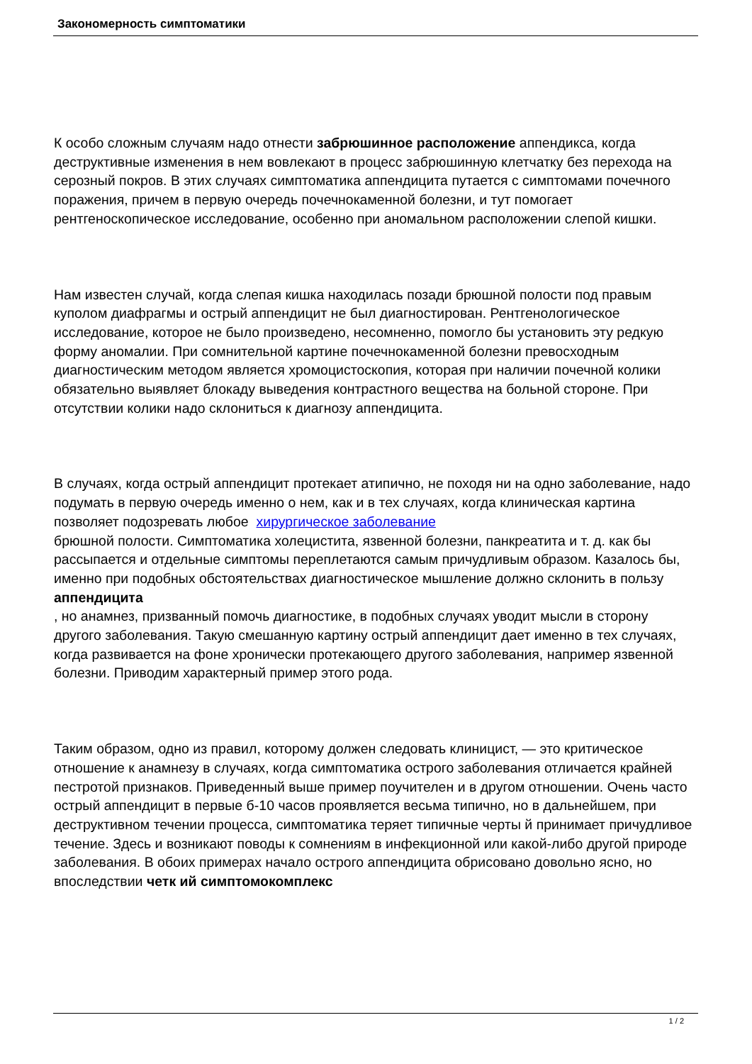Закономерность симптоматики
К особо сложным случаям надо отнести забрюшинное расположение аппендикса, когда деструктивные изменения в нем вовлекают в процесс забрюшинную клетчатку без перехода на серозный покров. В этих случаях симптоматика аппендицита путается с симптомами почечного поражения, причем в первую очередь почечнокаменной болезни, и тут помогает рентгеноскопическое исследование, особенно при аномальном расположении слепой кишки.
Нам известен случай, когда слепая кишка находилась позади брюшной полости под правым куполом диафрагмы и острый аппендицит не был диагностирован. Рентгенологическое исследование, которое не было произведено, несомненно, помогло бы установить эту редкую форму аномалии. При сомнительной картине почечнокаменной болезни превосходным диагностическим методом является хромоцистоскопия, которая при наличии почечной колики обязательно выявляет блокаду выведения контрастного вещества на больной стороне. При отсутствии колики надо склониться к диагнозу аппендицита.
В случаях, когда острый аппендицит протекает атипично, не походя ни на одно заболевание, надо подумать в первую очередь именно о нем, как и в тех случаях, когда клиническая картина позволяет подозревать любое хирургическое заболевание
брюшной полости. Симптоматика холецистита, язвенной болезни, панкреатита и т. д. как бы рассыпается и отдельные симптомы переплетаются самым причудливым образом. Казалось бы, именно при подобных обстоятельствах диагностическое мышление должно склонить в пользу
аппендицита
, но анамнез, призванный помочь диагностике, в подобных случаях уводит мысли в сторону другого заболевания. Такую смешанную картину острый аппендицит дает именно в тех случаях, когда развивается на фоне хронически протекающего другого заболевания, например язвенной болезни. Приводим характерный пример этого рода.
Таким образом, одно из правил, которому должен следовать клиницист, — это критическое отношение к анамнезу в случаях, когда симптоматика острого заболевания отличается крайней пестротой признаков. Приведенный выше пример поучителен и в другом отношении. Очень часто острый аппендицит в первые б-10 часов проявляется весьма типично, но в дальнейшем, при деструктивном течении процесса, симптоматика теряет типичные черты й принимает причудливое течение. Здесь и возникают поводы к сомнениям в инфекционной или какой-либо другой природе заболевания. В обоих примерах начало острого аппендицита обрисовано довольно ясно, но впоследствии четк ий симптомокомплекс
1 / 2